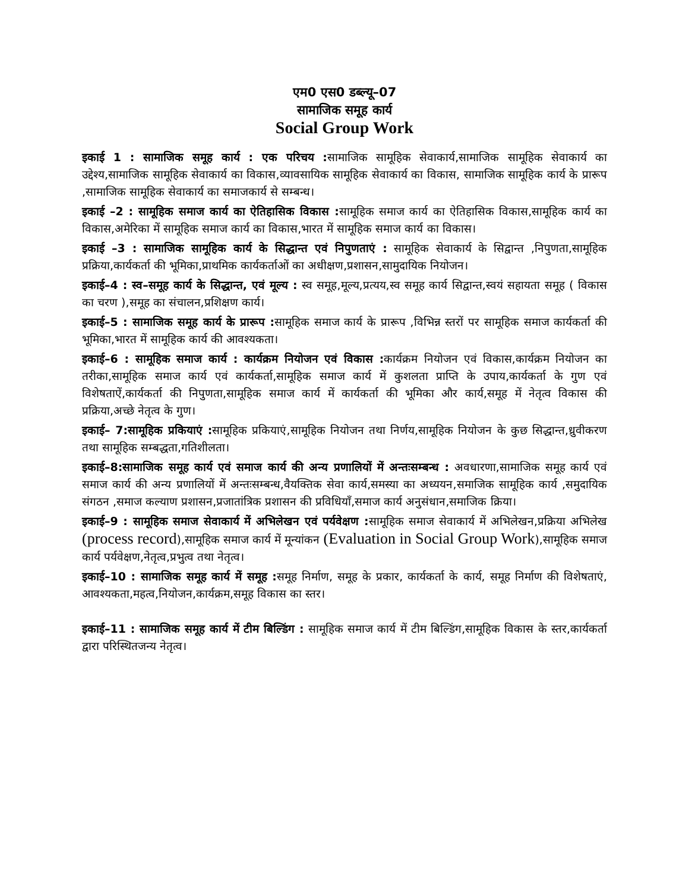एम0 एस0 डब्ल्यू–07
सामाजिक समूह कार्य
Social Group Work
इकाई 1 : सामाजिक समूह कार्य : एक परिचय : सामाजिक सामूहिक सेवाकार्य,सामाजिक सामूहिक सेवाकार्य का उद्देश्य,सामाजिक सामूहिक सेवाकार्य का विकास,व्यावसायिक सामूहिक सेवाकार्य का विकास, सामाजिक सामूहिक कार्य के प्रारूप ,सामाजिक सामूहिक सेवाकार्य का समाजकार्य से सम्बन्ध।
इकाई –2 : सामूहिक समाज कार्य का ऐतिहासिक विकास : सामूहिक समाज कार्य का ऐतिहासिक विकास,सामूहिक कार्य का विकास,अमेरिका में सामूहिक समाज कार्य का विकास,भारत में सामूहिक समाज कार्य का विकास।
इकाई –3 : सामाजिक सामूहिक कार्य के सिद्धान्त एवं निपुणताएं : सामूहिक सेवाकार्य के सिद्वान्त ,निपुणता,सामूहिक प्रक्रिया,कार्यकर्ता की भूमिका,प्राथमिक कार्यकर्ताओं का अधीक्षण,प्रशासन,सामुदायिक नियोजन।
इकाई–4 : स्व–समूह कार्य के सिद्धान्त, एवं मूल्य : स्व समूह,मूल्य,प्रत्यय,स्व समूह कार्य सिद्वान्त,स्वयं सहायता समूह ( विकास का चरण ),समूह का संचालन,प्रशिक्षण कार्य।
इकाई–5 : सामाजिक समूह कार्य के प्रारूप : सामूहिक समाज कार्य के प्रारूप ,विभिन्न स्तरों पर सामूहिक समाज कार्यकर्ता की भूमिका,भारत में सामूहिक कार्य की आवश्यकता।
इकाई–6 : सामूहिक समाज कार्य : कार्यक्रम नियोजन एवं विकास : कार्यक्रम नियोजन एवं विकास,कार्यक्रम नियोजन का तरीका,सामूहिक समाज कार्य एवं कार्यकर्ता,सामूहिक समाज कार्य में कुशलता प्राप्ति के उपाय,कार्यकर्ता के गुण एवं विशेषताऐं,कार्यकर्ता की निपुणता,सामूहिक समाज कार्य में कार्यकर्ता की भूमिका और कार्य,समूह में नेतृत्व विकास की प्रक्रिया,अच्छे नेतृत्व के गुण।
इकाई– 7:सामूहिक प्रकियाएं : सामूहिक प्रकियाएं,सामूहिक नियोजन तथा निर्णय,सामूहिक नियोजन के कुछ सिद्धान्त,ध्रुवीकरण तथा सामूहिक सम्बद्धता,गतिशीलता।
इकाई–8:सामाजिक समूह कार्य एवं समाज कार्य की अन्य प्रणालियों में अन्तःसम्बन्ध : अवधारणा,सामाजिक समूह कार्य एवं समाज कार्य की अन्य प्रणालियों में अन्तःसम्बन्ध,वैयक्तिक सेवा कार्य,समस्या का अध्ययन,समाजिक सामूहिक कार्य ,समुदायिक संगठन ,समाज कल्याण प्रशासन,प्रजातांत्रिक प्रशासन की प्रविधियाँ,समाज कार्य अनुसंधान,समाजिक क्रिया।
इकाई–9 : सामूहिक समाज सेवाकार्य में अभिलेखन एवं पर्यवेक्षण : सामूहिक समाज सेवाकार्य में अभिलेखन,प्रक्रिया अभिलेख (process record),सामूहिक समाज कार्य में मून्यांकन (Evaluation in Social Group Work),सामूहिक समाज कार्य पर्यवेक्षण,नेतृत्व,प्रभुत्व तथा नेतृत्व।
इकाई–10 : सामाजिक समूह कार्य में समूह : समूह निर्माण, समूह के प्रकार, कार्यकर्ता के कार्य, समूह निर्माण की विशेषताएं, आवश्यकता,महत्व,नियोजन,कार्यक्रम,समूह विकास का स्तर।
इकाई–11 : सामाजिक समूह कार्य में टीम बिल्डिंग : सामूहिक समाज कार्य में टीम बिल्डिंग,सामूहिक विकास के स्तर,कार्यकर्ता द्वारा परिस्थितजन्य नेतृत्व।